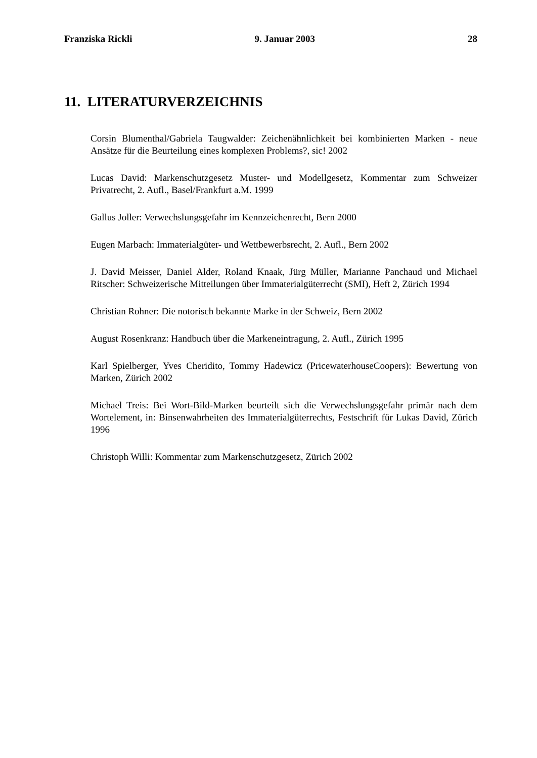Franziska Rickli 9. Januar 2003 28
11. LITERATURVERZEICHNIS
Corsin Blumenthal/Gabriela Taugwalder: Zeichenähnlichkeit bei kombinierten Marken - neue Ansätze für die Beurteilung eines komplexen Problems?, sic! 2002
Lucas David: Markenschutzgesetz Muster- und Modellgesetz, Kommentar zum Schweizer Privatrecht, 2. Aufl., Basel/Frankfurt a.M. 1999
Gallus Joller: Verwechslungsgefahr im Kennzeichenrecht, Bern 2000
Eugen Marbach: Immaterialgüter- und Wettbewerbsrecht, 2. Aufl., Bern 2002
J. David Meisser, Daniel Alder, Roland Knaak, Jürg Müller, Marianne Panchaud und Michael Ritscher: Schweizerische Mitteilungen über Immaterialgüterrecht (SMI), Heft 2, Zürich 1994
Christian Rohner: Die notorisch bekannte Marke in der Schweiz, Bern 2002
August Rosenkranz: Handbuch über die Markeneintragung, 2. Aufl., Zürich 1995
Karl Spielberger, Yves Cheridito, Tommy Hadewicz (PricewaterhouseCoopers): Bewertung von Marken, Zürich 2002
Michael Treis: Bei Wort-Bild-Marken beurteilt sich die Verwechslungsgefahr primär nach dem Wortelement, in: Binsenwahrheiten des Immaterialgüterrechts, Festschrift für Lukas David, Zürich 1996
Christoph Willi: Kommentar zum Markenschutzgesetz, Zürich 2002